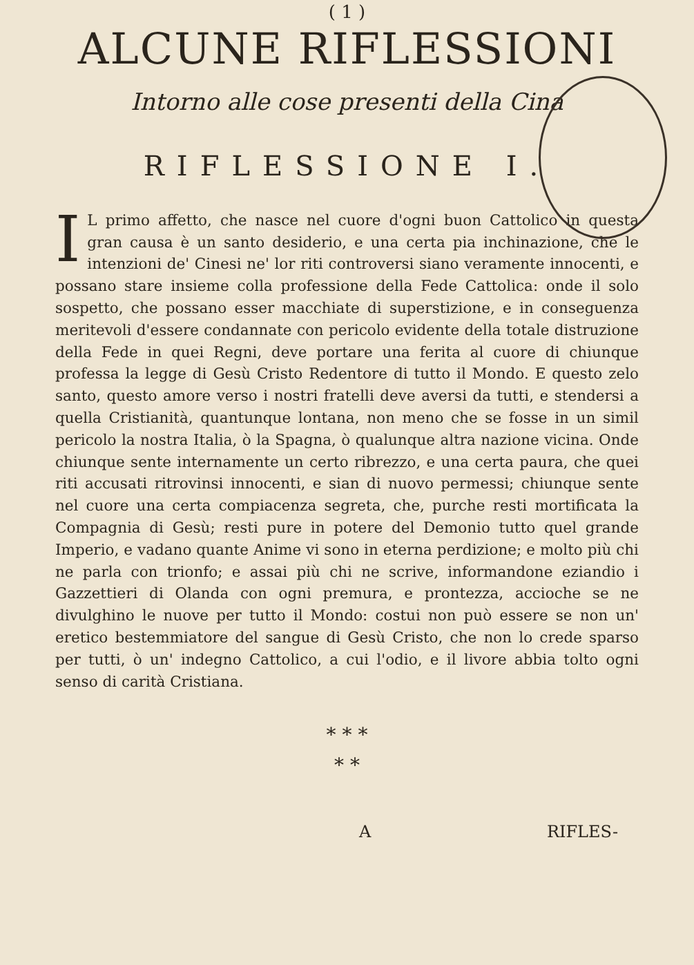( 1 )
ALCUNE RIFLESSIONI
Intorno alle cose presenti della Cina
RIFLESSIONE I.
IL primo affetto, che nasce nel cuore d'ogni buon Cattolico in questa gran causa è un santo desiderio, e una certa pia inchinazione, che le intenzioni de' Cinesi ne' lor riti controversi siano veramente innocenti, e possano stare insieme colla professione della Fede Cattolica: onde il solo sospetto, che possano esser macchiate di superstizione, e in conseguenza meritevoli d'essere condannate con pericolo evidente della totale distruzione della Fede in quei Regni, deve portare una ferita al cuore di chiunque professa la legge di Gesù Cristo Redentore di tutto il Mondo. E questo zelo santo, questo amore verso i nostri fratelli deve aversi da tutti, e stendersi a quella Cristianità, quantunque lontana, non meno che se fosse in un simil pericolo la nostra Italia, ò la Spagna, ò qualunque altra nazione vicina. Onde chiunque sente internamente un certo ribrezzo, e una certa paura, che quei riti accusati ritrovinsi innocenti, e sian di nuovo permessi; chiunque sente nel cuore una certa compiacenza segreta, che, purche resti mortificata la Compagnia di Gesù; resti pure in potere del Demonio tutto quel grande Imperio, e vadano quante Anime vi sono in eterna perdizione; e molto più chi ne parla con trionfo; e assai più chi ne scrive, informandone eziandio i Gazzettieri di Olanda con ogni premura, e prontezza, accioche se ne divulghino le nuove per tutto il Mondo: costui non può essere se non un' eretico bestemmiatore del sangue di Gesù Cristo, che non lo crede sparso per tutti, ò un' indegno Cattolico, a cui l'odio, e il livore abbia tolto ogni senso di carità Cristiana.
* * *
* *
A RIFLES-